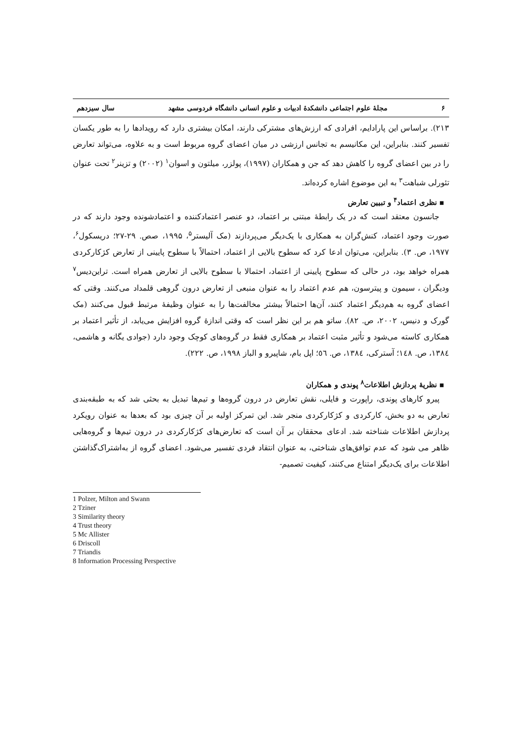۶ مجلهٔ علوم اجتماعی دانشکدهٔ ادبیات و علوم انسانی دانشگاه فردوسی مشهد سال سیزدهم
۲۱۳). براساس این پارادایم، افرادی که ارزش‌های مشترکی دارند، امکان بیشتری دارد که رویدادها را به طور یکسان تفسیر کنند. بنابراین، این مکانیسم به تجانس ارزشی در میان اعضای گروه مربوط است و به علاوه، می‌تواند تعارض را در بین اعضای گروه را کاهش دهد که جن و همکاران (۱۹۹۷)، پولزر، میلتون و اسوان<sup>۱</sup> (۲۰۰۲) و تزینر<sup>۲</sup> تحت عنوان تئورلی شباهت<sup>۳</sup> به این موضوع اشاره کرده‌اند.
▪ نظری اعتماد<sup>۴</sup> و تبیین تعارض
جانسون معتقد است که در یک رابطهٔ مبتنی بر اعتماد، دو عنصر اعتمادکننده و اعتمادشونده وجود دارند که در صورت وجود اعتماد، کنش‌گران به همکاری با یک‌دیگر می‌پردازند (مک آلیستر<sup>۵</sup>، ۱۹۹۵، صص. ۲۹-۲۷؛ دریسکول<sup>۶</sup>، ۱۹۷۷، ص. ۳). بنابراین، می‌توان ادعا کرد که سطوح بالایی از اعتماد، احتمالاً با سطوح پایینی از تعارض کژکارکردی همراه خواهد بود، در حالی که سطوح پایینی از اعتماد، احتمالا با سطوح بالایی از تعارض همراه است. تراین‌دیس<sup>۷</sup> ودیگران ، سیمون و پیترسون، هم عدم اعتماد را به عنوان منبعی از تعارض درون گروهی قلمداد می‌کنند. وقتی که اعضای گروه به هم‌دیگر اعتماد کنند، آن‌ها احتمالاً بیشتر مخالفت‌ها را به عنوان وظیفهٔ مرتبط قبول می‌کنند (مک گورک و دنیس، ۲۰۰۲، ص. ۸۲). ساتو هم بر این نظر است که وقتی اندازهٔ گروه افزایش می‌یابد، از تأثیر اعتماد بر همکاری کاسته می‌شود و تأثیر مثبت اعتماد بر همکاری فقط در گروه‌های کوچک وجود دارد (جوادی یگانه و هاشمی، ۱۳۸٤، ص. ۱٤۸؛ آسترکی، ۱۳۸٤، ص. ٥٦؛ اپل بام، شاپیرو و الباز ۱۹۹۸، ص. ۲۲۲).
▪ نظریهٔ پردازش اطلاعات<sup>۸</sup> پوندی و همکاران
پیرو کارهای پوندی، راپورت و فایلی، نقش تعارض در درون گروه‌ها و تیم‌ها تبدیل به بحثی شد که به طبقه‌بندی تعارض به دو بخش، کارکردی و کژکارکردی منجر شد. این تمرکز اولیه بر آن چیزی بود که بعدها به عنوان رویکرد پردازش اطلاعات شناخته شد. ادعای محققان بر آن است که تعارض‌های کژکارکردی در درون تیم‌ها و گروه‌هایی ظاهر می شود که عدم توافق‌های شناختی، به عنوان انتقاد فردی تفسیر می‌شود. اعضای گروه از به‌اشتراک‌گذاشتن اطلاعات برای یک‌دیگر امتناع می‌کنند، کیفیت تصمیم-
1 Polzer, Milton and Swann
2 Tziner
3 Similarity theory
4 Trust theory
5 Mc Allister
6 Driscoll
7 Triandis
8 Information Processing Perspective